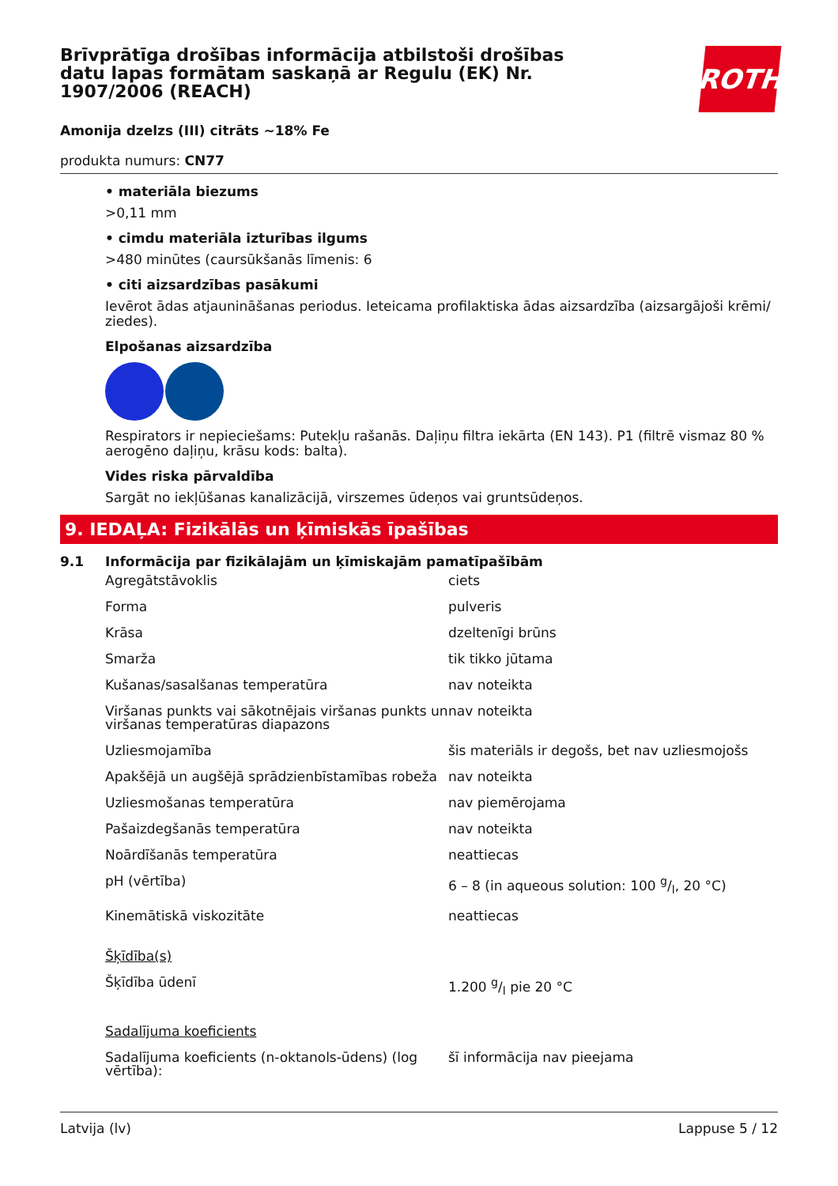ROTH
Brīvprātīga drošības informācija atbilstoši drošības datu lapas formātam saskaņā ar Regulu (EK) Nr. 1907/2006 (REACH)
Amonija dzelzs (III) citrāts ~18% Fe
produkta numurs: CN77
• materiāla biezums
>0,11 mm
• cimdu materiāla izturības ilgums
>480 minūtes (caursūkšanās līmenis: 6
• citi aizsardzības pasākumi
Ievērot ādas atjaunināšanas periodus. Ieteicama profilaktiska ādas aizsardzība (aizsargājoši krēmi/ ziedes).
Elpošanas aizsardzība
Respirators ir nepieciešams: Putekļu rašanās. Daļiņu filtra iekārta (EN 143). P1 (filtrē vismaz 80 % aerogēno daļiņu, krāsu kods: balta).
Vides riska pārvaldība
Sargāt no iekļūšanas kanalizācijā, virszemes ūdeņos vai gruntsūdeņos.
9. IEDAĻA: Fizikālās un ķīmiskās īpašības
9.1 Informācija par fizikālajām un ķīmiskajām pamatīpašībām
| Agregātstāvoklis | ciets |
| Forma | pulveris |
| Krāsa | dzeltenīgi brūns |
| Smarža | tik tikko jūtama |
| Kušanas/sasalšanas temperatūra | nav noteikta |
| Viršanas punkts vai sākotnējais viršanas punkts un viršanas temperatūras diapazons | nav noteikta |
| Uzliesmojamība | šis materiāls ir degošs, bet nav uzliesmojošs |
| Apakšējā un augšējā sprādzienbīstamības robeža | nav noteikta |
| Uzliesmošanas temperatūra | nav piemērojama |
| Pašaizdegšanās temperatūra | nav noteikta |
| Noārdīšanās temperatūra | neattiecas |
| pH (vērtība) | 6 – 8 (in aqueous solution: 100 g/l, 20 °C) |
| Kinemātiskā viskozitāte | neattiecas |
| Šķīdība(s) | |
| Šķīdība ūdenī | 1.200 g/l pie 20 °C |
| Sadalījuma koeficients | |
| Sadalījuma koeficients (n-oktanols-ūdens) (log vērtība): | šī informācija nav pieejama |
Latvija (lv) Lappuse 5 / 12